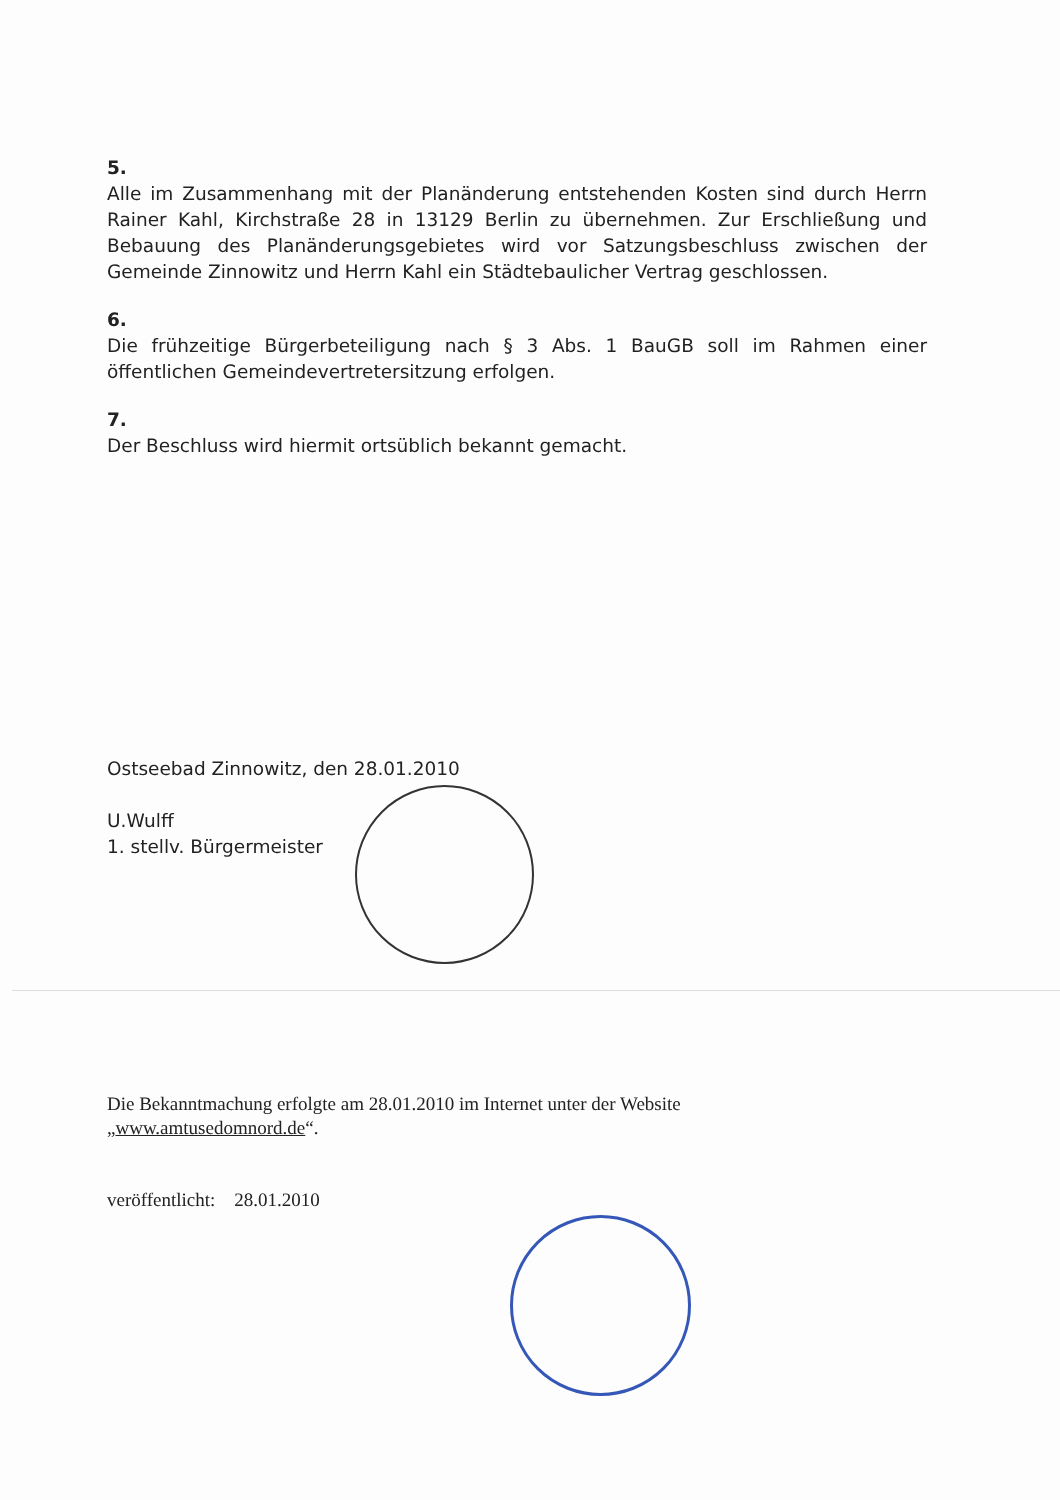5.
Alle im Zusammenhang mit der Planänderung entstehenden Kosten sind durch Herrn Rainer Kahl, Kirchstraße 28 in 13129 Berlin zu übernehmen. Zur Erschließung und Bebauung des Planänderungsgebietes wird vor Satzungsbeschluss zwischen der Gemeinde Zinnowitz und Herrn Kahl ein Städtebaulicher Vertrag geschlossen.
6.
Die frühzeitige Bürgerbeteiligung nach § 3 Abs. 1 BauGB soll im Rahmen einer öffentlichen Gemeindevertretersitzung erfolgen.
7.
Der Beschluss wird hiermit ortsüblich bekannt gemacht.
Ostseebad Zinnowitz, den 28.01.2010
U.Wulff
1. stellv. Bürgermeister
Die Bekanntmachung erfolgte am 28.01.2010 im Internet unter der Website „www.amtusedomnord.de“.
veröffentlicht: 28.01.2010